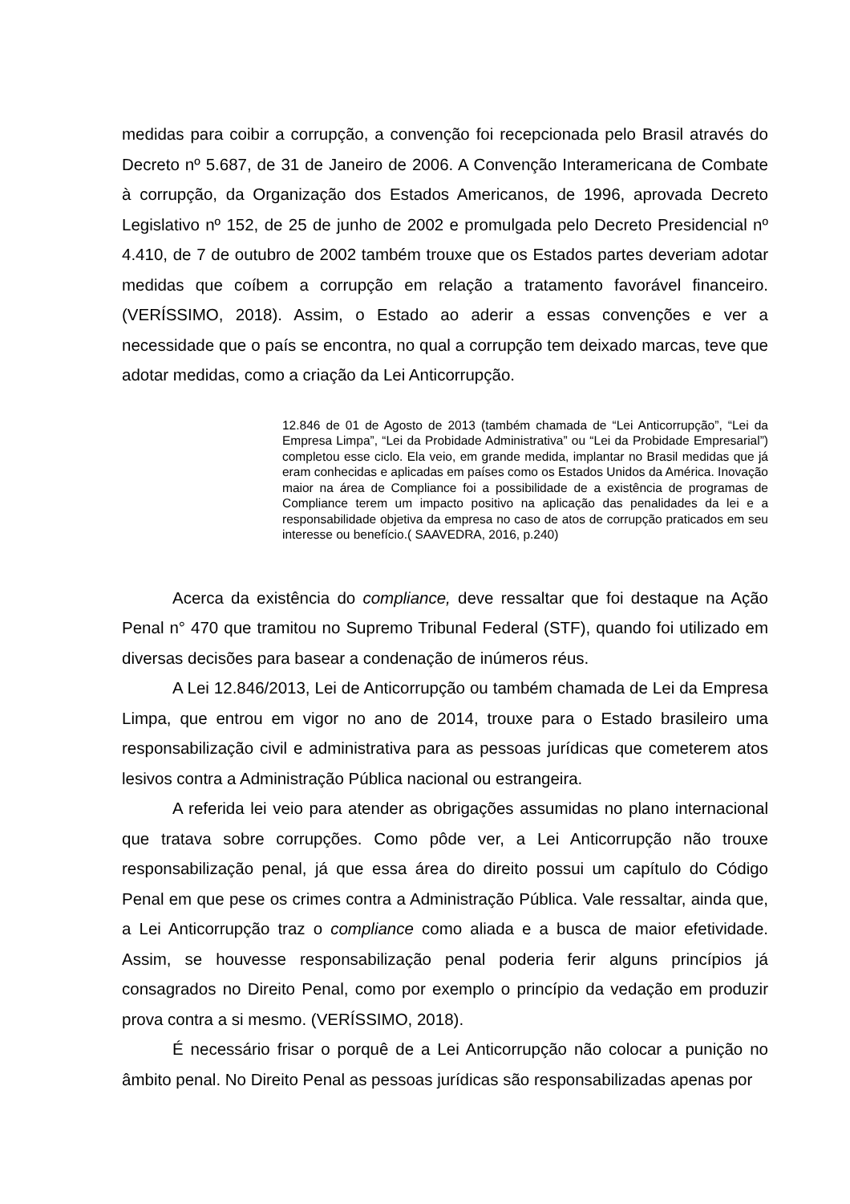medidas para coibir a corrupção, a convenção foi recepcionada pelo Brasil através do Decreto nº 5.687, de 31 de Janeiro de 2006. A Convenção Interamericana de Combate à corrupção, da Organização dos Estados Americanos, de 1996, aprovada Decreto Legislativo nº 152, de 25 de junho de 2002 e promulgada pelo Decreto Presidencial nº 4.410, de 7 de outubro de 2002 também trouxe que os Estados partes deveriam adotar medidas que coíbem a corrupção em relação a tratamento favorável financeiro. (VERÍSSIMO, 2018). Assim, o Estado ao aderir a essas convenções e ver a necessidade que o país se encontra, no qual a corrupção tem deixado marcas, teve que adotar medidas, como a criação da Lei Anticorrupção.
12.846 de 01 de Agosto de 2013 (também chamada de “Lei Anticorrupção”, “Lei da Empresa Limpa”, “Lei da Probidade Administrativa” ou “Lei da Probidade Empresarial”) completou esse ciclo. Ela veio, em grande medida, implantar no Brasil medidas que já eram conhecidas e aplicadas em países como os Estados Unidos da América. Inovação maior na área de Compliance foi a possibilidade de a existência de programas de Compliance terem um impacto positivo na aplicação das penalidades da lei e a responsabilidade objetiva da empresa no caso de atos de corrupção praticados em seu interesse ou benefício.( SAAVEDRA, 2016, p.240)
Acerca da existência do compliance, deve ressaltar que foi destaque na Ação Penal n° 470 que tramitou no Supremo Tribunal Federal (STF), quando foi utilizado em diversas decisões para basear a condenação de inúmeros réus.
A Lei 12.846/2013, Lei de Anticorrupção ou também chamada de Lei da Empresa Limpa, que entrou em vigor no ano de 2014, trouxe para o Estado brasileiro uma responsabilização civil e administrativa para as pessoas jurídicas que cometerem atos lesivos contra a Administração Pública nacional ou estrangeira.
A referida lei veio para atender as obrigações assumidas no plano internacional que tratava sobre corrupções. Como pôde ver, a Lei Anticorrupção não trouxe responsabilização penal, já que essa área do direito possui um capítulo do Código Penal em que pese os crimes contra a Administração Pública. Vale ressaltar, ainda que, a Lei Anticorrupção traz o compliance como aliada e a busca de maior efetividade. Assim, se houvesse responsabilização penal poderia ferir alguns princípios já consagrados no Direito Penal, como por exemplo o princípio da vedação em produzir prova contra a si mesmo. (VERÍSSIMO, 2018).
É necessário frisar o porquê de a Lei Anticorrupção não colocar a punição no âmbito penal. No Direito Penal as pessoas jurídicas são responsabilizadas apenas por